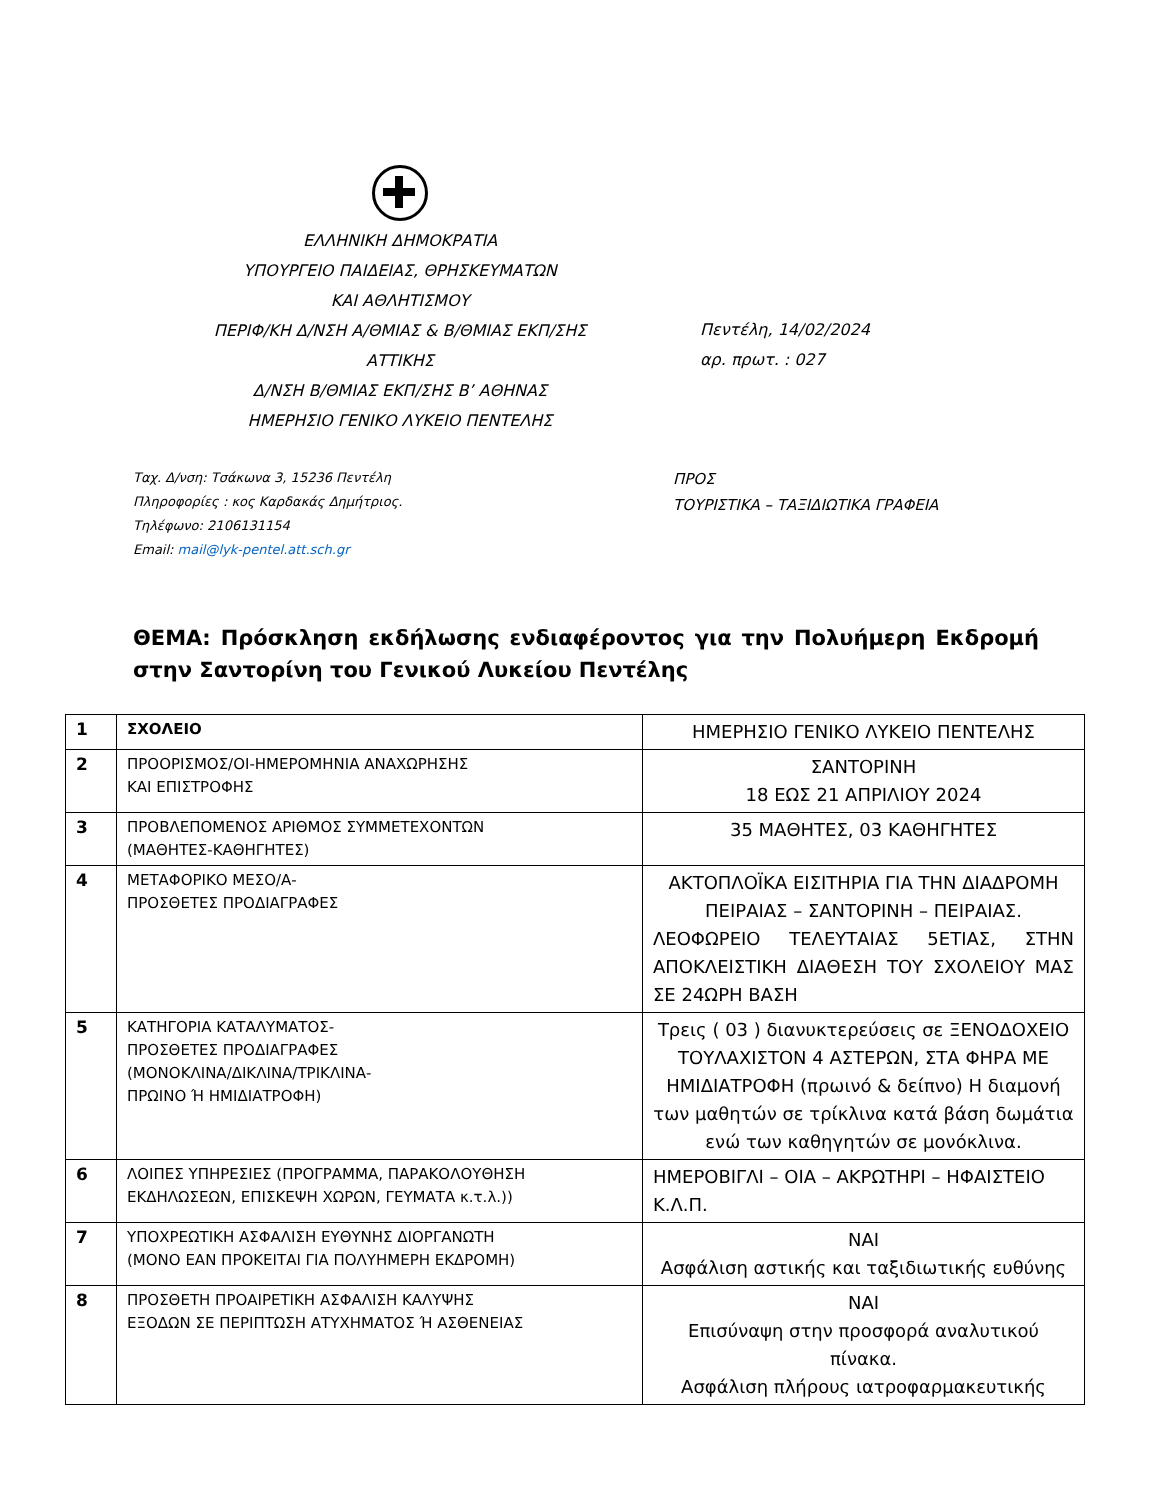ΕΛΛΗΝΙΚΗ ΔΗΜΟΚΡΑΤΙΑ
ΥΠΟΥΡΓΕΙΟ ΠΑΙΔΕΙΑΣ, ΘΡΗΣΚΕΥΜΑΤΩΝ
ΚΑΙ ΑΘΛΗΤΙΣΜΟΥ
ΠΕΡΙΦ/ΚΗ Δ/ΝΣΗ Α/ΘΜΙΑΣ & Β/ΘΜΙΑΣ ΕΚΠ/ΣΗΣ
ΑΤΤΙΚΗΣ
Δ/ΝΣΗ Β/ΘΜΙΑΣ ΕΚΠ/ΣΗΣ Β’ ΑΘΗΝΑΣ
ΗΜΕΡΗΣΙΟ ΓΕΝΙΚΟ ΛΥΚΕΙΟ ΠΕΝΤΕΛΗΣ
Πεντέλη, 14/02/2024
αρ. πρωτ. : 027
Ταχ. Δ/νση: Τσάκωνα 3, 15236 Πεντέλη
Πληροφορίες : κος Καρδακάς Δημήτριος.
Τηλέφωνο: 2106131154
Email: mail@lyk-pentel.att.sch.gr
ΠΡΟΣ
ΤΟΥΡΙΣΤΙΚΑ – ΤΑΞΙΔΙΩΤΙΚΑ ΓΡΑΦΕΙΑ
ΘΕΜΑ: Πρόσκληση εκδήλωσης ενδιαφέροντος για την Πολυήμερη Εκδρομή στην Σαντορίνη του Γενικού Λυκείου Πεντέλης
| 1 | ΣΧΟΛΕΙΟ | ΗΜΕΡΗΣΙΟ ΓΕΝΙΚΟ ΛΥΚΕΙΟ ΠΕΝΤΕΛΗΣ |
| 2 | ΠΡΟΟΡΙΣΜΟΣ/ΟΙ-ΗΜΕΡΟΜΗΝΙΑ ΑΝΑΧΩΡΗΣΗΣ ΚΑΙ ΕΠΙΣΤΡΟΦΗΣ | ΣΑΝΤΟΡΙΝΗ 18 ΕΩΣ 21 ΑΠΡΙΛΙΟΥ 2024 |
| 3 | ΠΡΟΒΛΕΠΟΜΕΝΟΣ ΑΡΙΘΜΟΣ ΣΥΜΜΕΤΕΧΟΝΤΩΝ (ΜΑΘΗΤΕΣ-ΚΑΘΗΓΗΤΕΣ) | 35 ΜΑΘΗΤΕΣ, 03 ΚΑΘΗΓΗΤΕΣ |
| 4 | ΜΕΤΑΦΟΡΙΚΟ ΜΕΣΟ/Α- ΠΡΟΣΘΕΤΕΣ ΠΡΟΔΙΑΓΡΑΦΕΣ | ΑΚΤΟΠΛΟΪΚΑ ΕΙΣΙΤΗΡΙΑ ΓΙΑ ΤΗΝ ΔΙΑΔΡΟΜΗ ΠΕΙΡΑΙΑΣ – ΣΑΝΤΟΡΙΝΗ – ΠΕΙΡΑΙΑΣ. ΛΕΟΦΩΡΕΙΟ ΤΕΛΕΥΤΑΙΑΣ 5ΕΤΙΑΣ, ΣΤΗΝ ΑΠΟΚΛΕΙΣΤΙΚΗ ΔΙΑΘΕΣΗ ΤΟΥ ΣΧΟΛΕΙΟΥ ΜΑΣ ΣΕ 24ΩΡΗ ΒΑΣΗ |
| 5 | ΚΑΤΗΓΟΡΙΑ ΚΑΤΑΛΥΜΑΤΟΣ- ΠΡΟΣΘΕΤΕΣ ΠΡΟΔΙΑΓΡΑΦΕΣ (ΜΟΝΟΚΛΙΝΑ/ΔΙΚΛΙΝΑ/ΤΡΙΚΛΙΝΑ- ΠΡΩΙΝΟ Ή ΗΜΙΔΙΑΤΡΟΦΗ) | Τρεις ( 03 ) διανυκτερεύσεις σε ΞΕΝΟΔΟΧΕΙΟ ΤΟΥΛΑΧΙΣΤΟΝ 4 ΑΣΤΕΡΩΝ, ΣΤΑ ΦΗΡΑ ΜΕ ΗΜΙΔΙΑΤΡΟΦΗ (πρωινό & δείπνο) Η διαμονή των μαθητών σε τρίκλινα κατά βάση δωμάτια ενώ των καθηγητών σε μονόκλινα. |
| 6 | ΛΟΙΠΕΣ ΥΠΗΡΕΣΙΕΣ (ΠΡΟΓΡΑΜΜΑ, ΠΑΡΑΚΟΛΟΥΘΗΣΗ ΕΚΔΗΛΩΣΕΩΝ, ΕΠΙΣΚΕΨΗ ΧΩΡΩΝ, ΓΕΥΜΑΤΑ κ.τ.λ.)) | ΗΜΕΡΟΒΙΓΛΙ – ΟΙΑ – ΑΚΡΩΤΗΡΙ – ΗΦΑΙΣΤΕΙΟ Κ.Λ.Π. |
| 7 | ΥΠΟΧΡΕΩΤΙΚΗ ΑΣΦΑΛΙΣΗ ΕΥΘΥΝΗΣ ΔΙΟΡΓΑΝΩΤΗ (ΜΟΝΟ ΕΑΝ ΠΡΟΚΕΙΤΑΙ ΓΙΑ ΠΟΛΥΗΜΕΡΗ ΕΚΔΡΟΜΗ) | ΝΑΙ Ασφάλιση αστικής και ταξιδιωτικής ευθύνης |
| 8 | ΠΡΟΣΘΕΤΗ ΠΡΟΑΙΡΕΤΙΚΗ ΑΣΦΑΛΙΣΗ ΚΑΛΥΨΗΣ ΕΞΟΔΩΝ ΣΕ ΠΕΡΙΠΤΩΣΗ ΑΤΥΧΗΜΑΤΟΣ Ή ΑΣΘΕΝΕΙΑΣ | ΝΑΙ Επισύναψη στην προσφορά αναλυτικού πίνακα. Ασφάλιση πλήρους ιατροφαρμακευτικής |